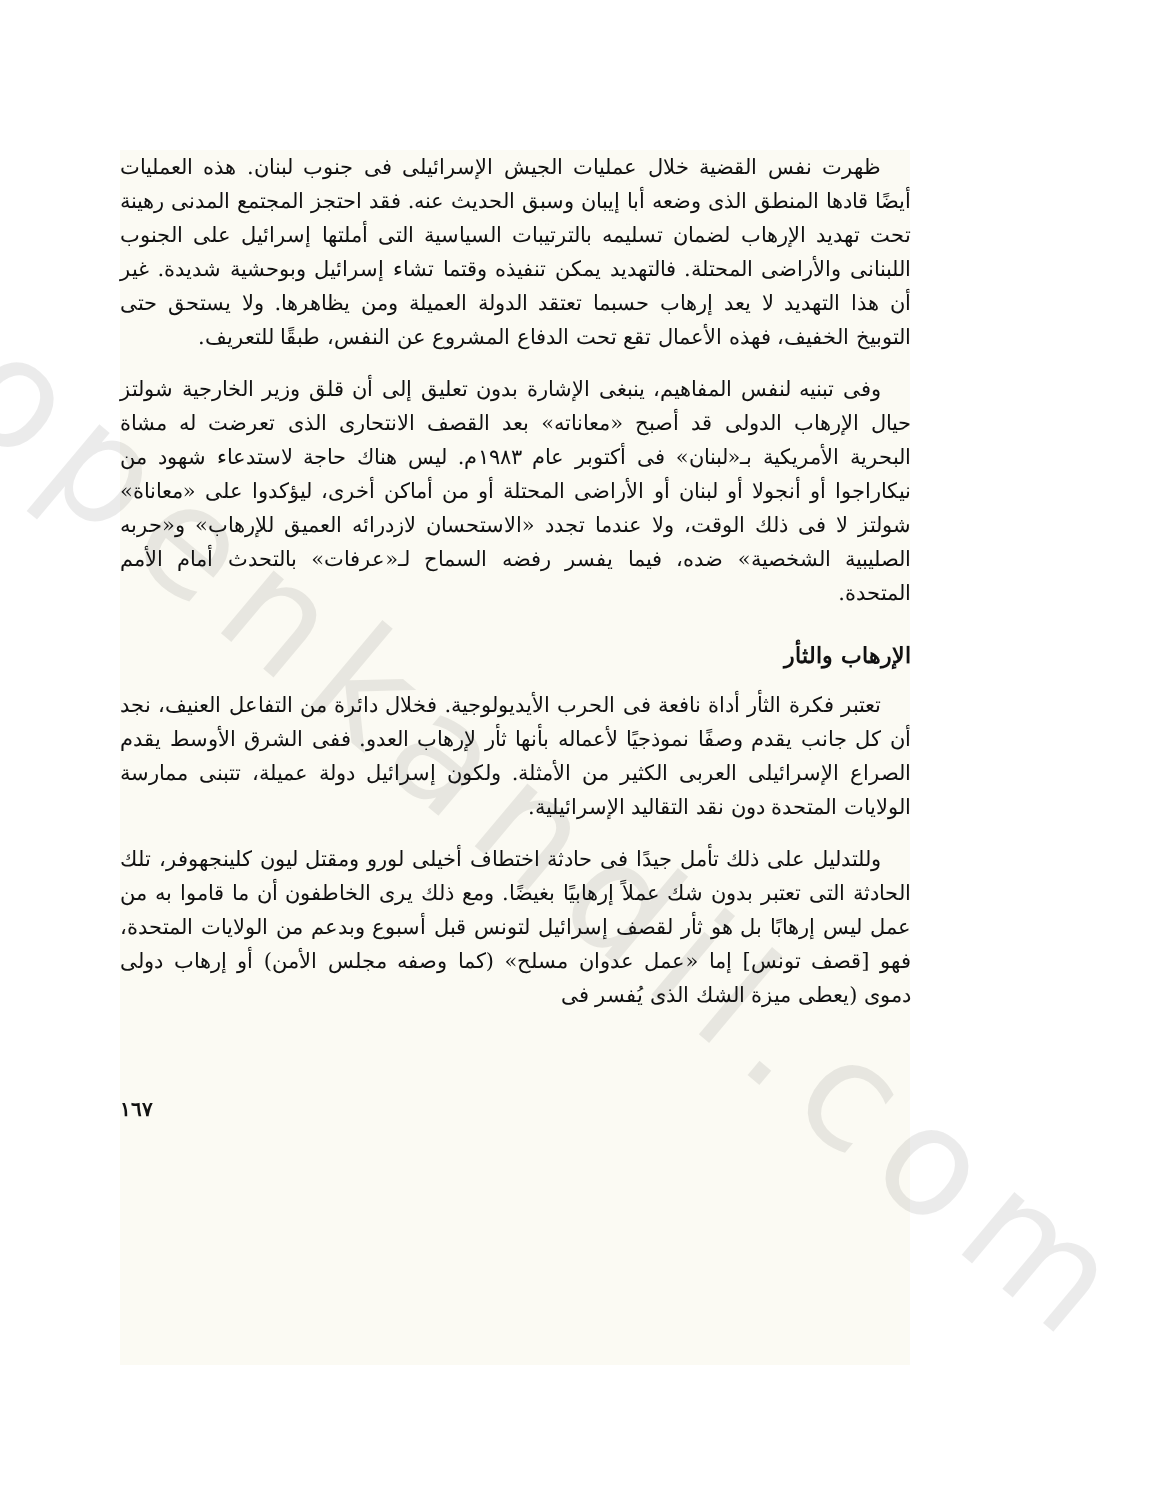openkandil.com
ظهرت نفس القضية خلال عمليات الجيش الإسرائيلى فى جنوب لبنان. هذه العمليات أيضًا قادها المنطق الذى وضعه أبا إيبان وسبق الحديث عنه. فقد احتجز المجتمع المدنى رهينة تحت تهديد الإرهاب لضمان تسليمه بالترتيبات السياسية التى أملتها إسرائيل على الجنوب اللبنانى والأراضى المحتلة. فالتهديد يمكن تنفيذه وقتما تشاء إسرائيل وبوحشية شديدة. غير أن هذا التهديد لا يعد إرهاب حسبما تعتقد الدولة العميلة ومن يظاهرها. ولا يستحق حتى التوبيخ الخفيف، فهذه الأعمال تقع تحت الدفاع المشروع عن النفس، طبقًا للتعريف.
وفى تبنيه لنفس المفاهيم، ينبغى الإشارة بدون تعليق إلى أن قلق وزير الخارجية شولتز حيال الإرهاب الدولى قد أصبح «معاناته» بعد القصف الانتحارى الذى تعرضت له مشاة البحرية الأمريكية بـ«لبنان» فى أكتوبر عام ١٩٨٣م. ليس هناك حاجة لاستدعاء شهود من نيكاراجوا أو أنجولا أو لبنان أو الأراضى المحتلة أو من أماكن أخرى، ليؤكدوا على «معاناة» شولتز لا فى ذلك الوقت، ولا عندما تجدد «الاستحسان لازدرائه العميق للإرهاب» و«حربه الصليبية الشخصية» ضده، فيما يفسر رفضه السماح لـ«عرفات» بالتحدث أمام الأمم المتحدة.
الإرهاب والثأر
تعتبر فكرة الثأر أداة نافعة فى الحرب الأيديولوجية. فخلال دائرة من التفاعل العنيف، نجد أن كل جانب يقدم وصفًا نموذجيًا لأعماله بأنها ثأر لإرهاب العدو. ففى الشرق الأوسط يقدم الصراع الإسرائيلى العربى الكثير من الأمثلة. ولكون إسرائيل دولة عميلة، تتبنى ممارسة الولايات المتحدة دون نقد التقاليد الإسرائيلية.
وللتدليل على ذلك تأمل جيدًا فى حادثة اختطاف أخيلى لورو ومقتل ليون كلينجهوفر، تلك الحادثة التى تعتبر بدون شك عملاً إرهابيًا بغيضًا. ومع ذلك يرى الخاطفون أن ما قاموا به من عمل ليس إرهابًا بل هو ثأر لقصف إسرائيل لتونس قبل أسبوع وبدعم من الولايات المتحدة، فهو [قصف تونس] إما «عمل عدوان مسلح» (كما وصفه مجلس الأمن) أو إرهاب دولى دموى (يعطى ميزة الشك الذى يُفسر فى
١٦٧